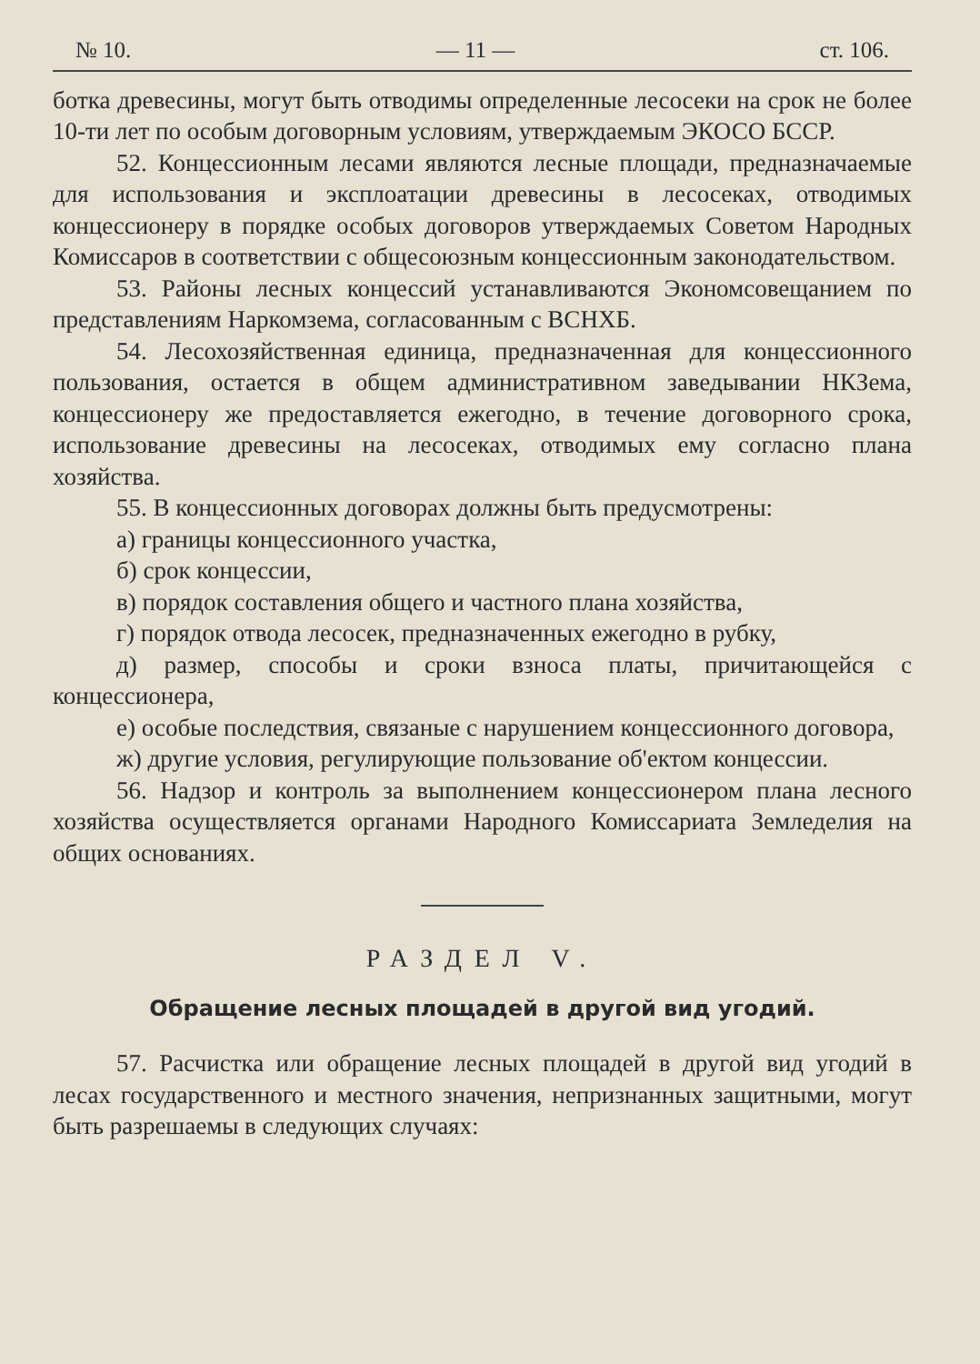№ 10. — 11 — ст. 106.
ботка древесины, могут быть отводимы определенные лесосеки на срок не более 10-ти лет по особым договорным условиям, утверждаемым ЭКОСО БССР.
52. Концессионным лесами являются лесные площади, предназначаемые для использования и эксплоатации древесины в лесосеках, отводимых концессионеру в порядке особых договоров утверждаемых Советом Народных Комиссаров в соответствии с общесоюзным концессионным законодательством.
53. Районы лесных концессий устанавливаются Экономсовещанием по представлениям Наркомзема, согласованным с ВСНХБ.
54. Лесохозяйственная единица, предназначенная для концессионного пользования, остается в общем административном заведывании НКЗема, концессионеру же предоставляется ежегодно, в течение договорного срока, использование древесины на лесосеках, отводимых ему согласно плана хозяйства.
55. В концессионных договорах должны быть предусмотрены:
а) границы концессионного участка,
б) срок концессии,
в) порядок составления общего и частного плана хозяйства,
г) порядок отвода лесосек, предназначенных ежегодно в рубку,
д) размер, способы и сроки взноса платы, причитающейся с концессионера,
е) особые последствия, связаные с нарушением концессионного договора,
ж) другие условия, регулирующие пользование об'ектом концессии.
56. Надзор и контроль за выполнением концессионером плана лесного хозяйства осуществляется органами Народного Комиссариата Земледелия на общих основаниях.
РАЗДЕЛ V.
Обращение лесных площадей в другой вид угодий.
57. Расчистка или обращение лесных площадей в другой вид угодий в лесах государственного и местного значения, непризнанных защитными, могут быть разрешаемы в следующих случаях: